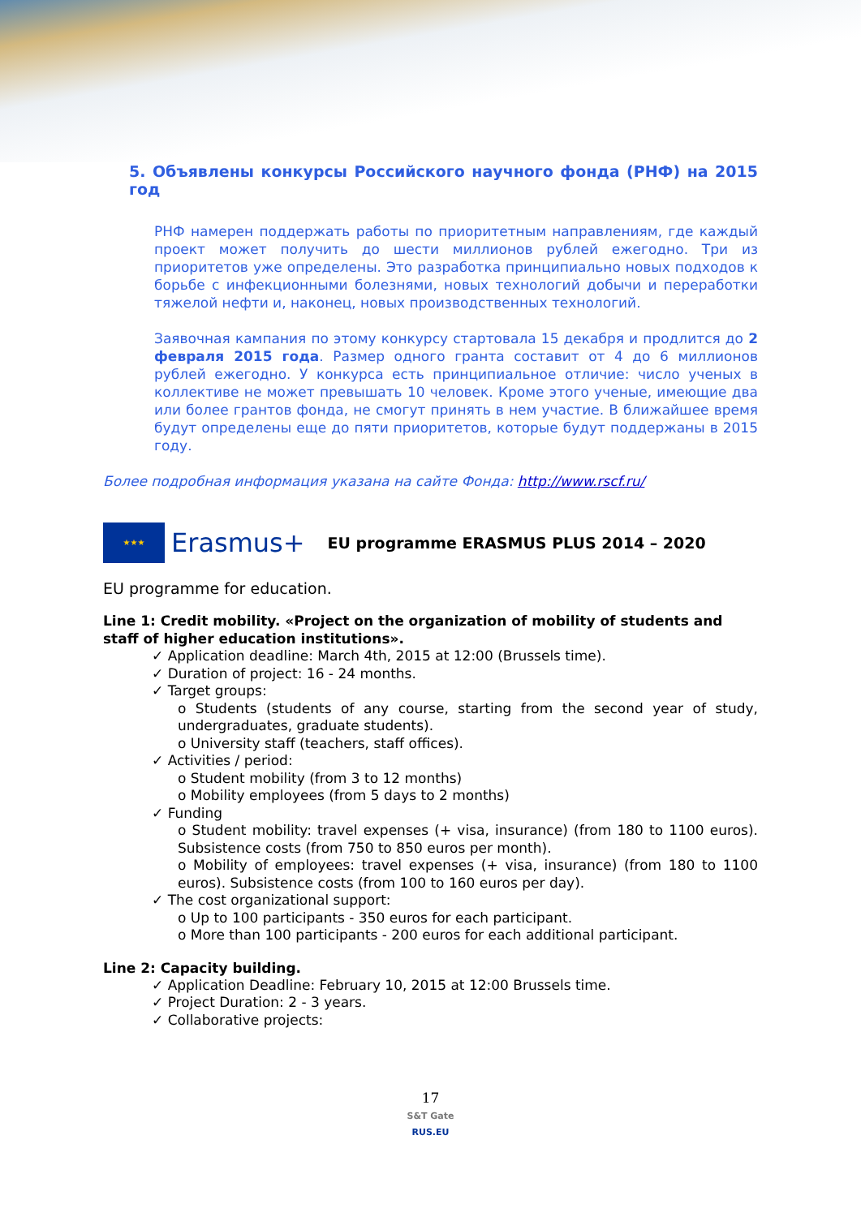5. Объявлены конкурсы Российского научного фонда (РНФ) на 2015 год
РНФ намерен поддержать работы по приоритетным направлениям, где каждый проект может получить до шести миллионов рублей ежегодно. Три из приоритетов уже определены. Это разработка принципиально новых подходов к борьбе с инфекционными болезнями, новых технологий добычи и переработки тяжелой нефти и, наконец, новых производственных технологий.
Заявочная кампания по этому конкурсу стартовала 15 декабря и продлится до 2 февраля 2015 года. Размер одного гранта составит от 4 до 6 миллионов рублей ежегодно. У конкурса есть принципиальное отличие: число ученых в коллективе не может превышать 10 человек. Кроме этого ученые, имеющие два или более грантов фонда, не смогут принять в нем участие. В ближайшее время будут определены еще до пяти приоритетов, которые будут поддержаны в 2015 году.
Более подробная информация указана на сайте Фонда: http://www.rscf.ru/
★★★
Erasmus+ EU programme ERASMUS PLUS 2014 – 2020
EU programme for education.
Line 1: Credit mobility. «Project on the organization of mobility of students and staff of higher education institutions».
✓ Application deadline: March 4th, 2015 at 12:00 (Brussels time).
✓ Duration of project: 16 - 24 months.
✓ Target groups:
o Students (students of any course, starting from the second year of study, undergraduates, graduate students).
o University staff (teachers, staff offices).
✓ Activities / period:
o Student mobility (from 3 to 12 months)
o Mobility employees (from 5 days to 2 months)
✓ Funding
o Student mobility: travel expenses (+ visa, insurance) (from 180 to 1100 euros). Subsistence costs (from 750 to 850 euros per month).
o Mobility of employees: travel expenses (+ visa, insurance) (from 180 to 1100 euros). Subsistence costs (from 100 to 160 euros per day).
✓ The cost organizational support:
o Up to 100 participants - 350 euros for each participant.
o More than 100 participants - 200 euros for each additional participant.
Line 2: Capacity building.
✓ Application Deadline: February 10, 2015 at 12:00 Brussels time.
✓ Project Duration: 2 - 3 years.
✓ Collaborative projects:
17
S&T Gate
RUS.EU